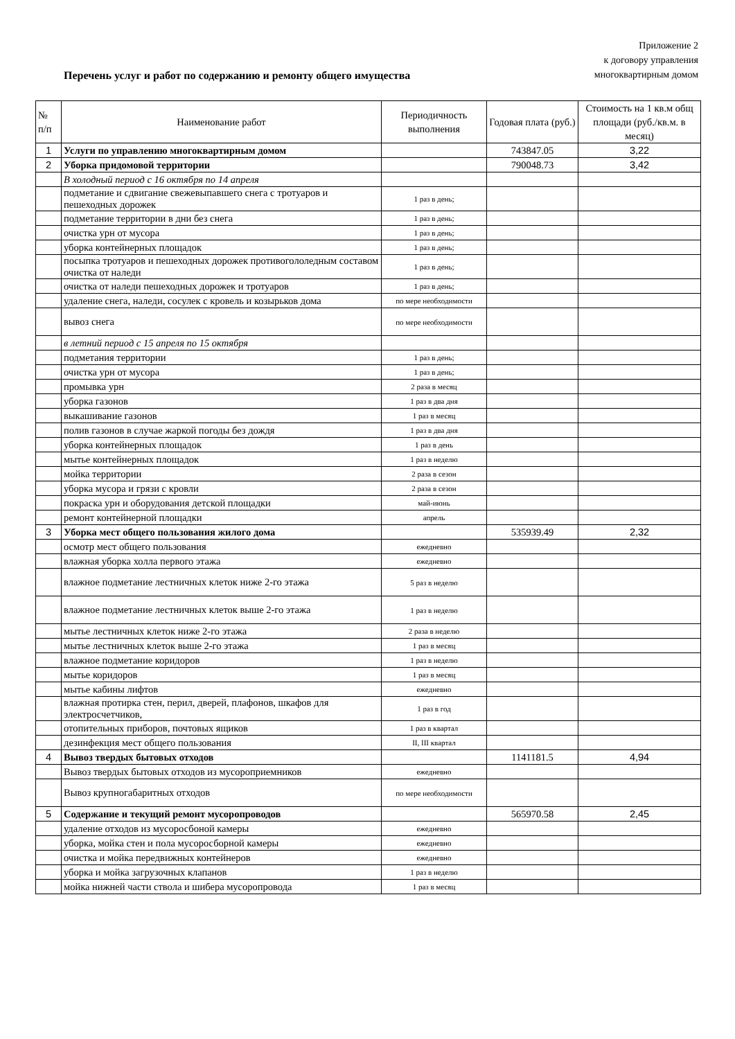Приложение 2
к договору управления
многоквартирным домом
Перечень услуг и работ по содержанию и ремонту общего имущества
| № п/п | Наименование работ | Периодичность выполнения | Годовая плата (руб.) | Стоимость на 1 кв.м общ площади (руб./кв.м. в месяц) |
| --- | --- | --- | --- | --- |
| 1 | Услуги по управлению многоквартирным домом | | 743847.05 | 3,22 |
| 2 | Уборка придомовой территории | | 790048.73 | 3,42 |
| | В холодный период с 16 октября по 14 апреля | | | |
| | подметание и сдвигание свежевыпавшего снега с тротуаров и пешеходных дорожек | 1 раз в день; | | |
| | подметание территории в дни без снега | 1 раз в день; | | |
| | очистка урн от мусора | 1 раз в день; | | |
| | уборка контейнерных площадок | 1 раз в день; | | |
| | посыпка тротуаров и пешеходных дорожек противогололедным составом очистка от наледи | 1 раз в день; | | |
| | очистка от наледи пешеходных дорожек и тротуаров | 1 раз в день; | | |
| | удаление снега, наледи, сосулек с кровель и козырьков дома | по мере необходимости | | |
| | вывоз снега | по мере необходимости | | |
| | в летний период с 15 апреля по 15 октября | | | |
| | подметания территории | 1 раз в день; | | |
| | очистка урн от мусора | 1 раз в день; | | |
| | промывка урн | 2 раза в месяц | | |
| | уборка газонов | 1 раз в два дня | | |
| | выкашивание газонов | 1 раз в месяц | | |
| | полив газонов в случае жаркой погоды без дождя | 1 раз в два дня | | |
| | уборка контейнерных площадок | 1 раз в день | | |
| | мытье контейнерных площадок | 1 раз в неделю | | |
| | мойка территории | 2 раза в сезон | | |
| | уборка мусора и грязи с кровли | 2 раза в сезон | | |
| | покраска урн и оборудования детской площадки | май-июнь | | |
| | ремонт контейнерной площадки | апрель | | |
| 3 | Уборка мест общего пользования жилого дома | | 535939.49 | 2,32 |
| | осмотр мест общего пользования | ежедневно | | |
| | влажная уборка холла первого этажа | ежедневно | | |
| | влажное подметание лестничных клеток ниже 2-го этажа | 5 раз в неделю | | |
| | влажное подметание лестничных клеток выше 2-го этажа | 1 раз в неделю | | |
| | мытье лестничных клеток ниже 2-го этажа | 2 раза в неделю | | |
| | мытье лестничных клеток выше 2-го этажа | 1 раз в месяц | | |
| | влажное подметание коридоров | 1 раз в неделю | | |
| | мытье коридоров | 1 раз в месяц | | |
| | мытье кабины лифтов | ежедневно | | |
| | влажная протирка стен, перил, дверей, плафонов, шкафов для электросчетчиков, | 1 раз в год | | |
| | отопительных приборов, почтовых ящиков | 1 раз в квартал | | |
| | дезинфекция мест общего пользования | II, III квартал | | |
| 4 | Вывоз твердых бытовых отходов | | 1141181.5 | 4,94 |
| | Вывоз твердых бытовых отходов из мусороприемников | ежедневно | | |
| | Вывоз крупногабаритных отходов | по мере необходимости | | |
| 5 | Содержание и текущий ремонт мусоропроводов | | 565970.58 | 2,45 |
| | удаление отходов из мусоросбоной камеры | ежедневно | | |
| | уборка, мойка стен и пола мусоросборной камеры | ежедневно | | |
| | очистка и мойка передвижных контейнеров | ежедневно | | |
| | уборка и мойка загрузочных клапанов | 1 раз в неделю | | |
| | мойка нижней части ствола и шибера мусоропровода | 1 раз в месяц | | |